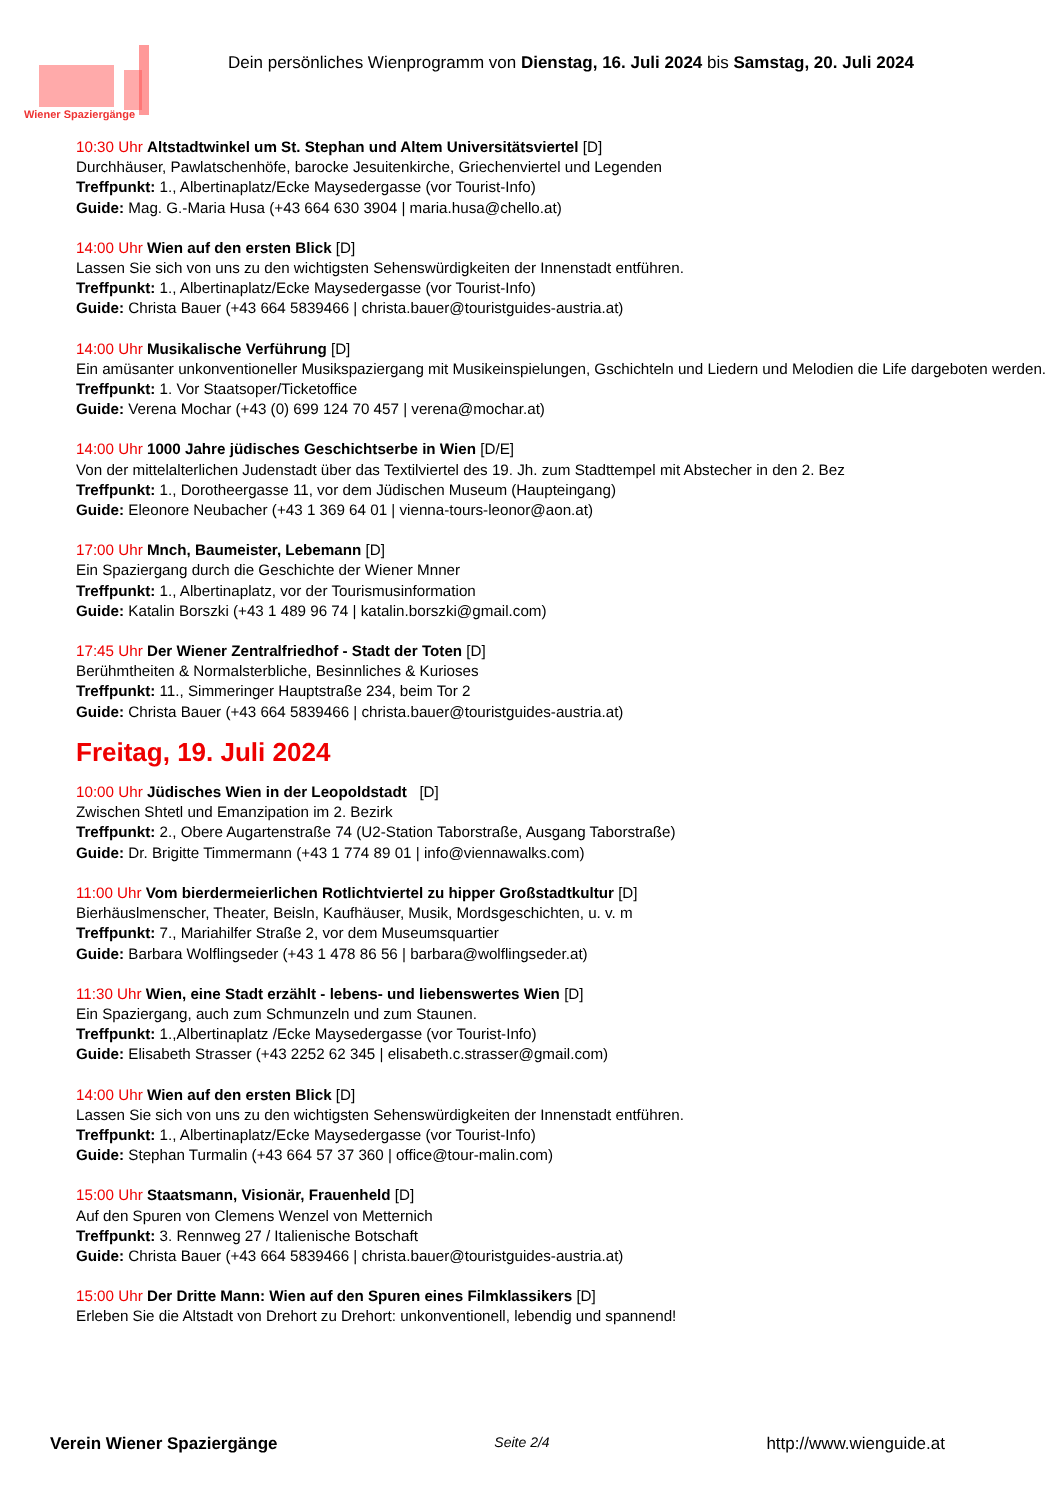Wiener Spaziergänge
Dein persönliches Wienprogramm von Dienstag, 16. Juli 2024 bis Samstag, 20. Juli 2024
10:30 Uhr Altstadtwinkel um St. Stephan und Altem Universitätsviertel [D]
Durchhäuser, Pawlatschenhöfe, barocke Jesuitenkirche, Griechenviertel und Legenden
Treffpunkt: 1., Albertinaplatz/Ecke Maysedergasse (vor Tourist-Info)
Guide: Mag. G.-Maria Husa (+43 664 630 3904 | maria.husa@chello.at)
14:00 Uhr Wien auf den ersten Blick [D]
Lassen Sie sich von uns zu den wichtigsten Sehenswürdigkeiten der Innenstadt entführen.
Treffpunkt: 1., Albertinaplatz/Ecke Maysedergasse (vor Tourist-Info)
Guide: Christa Bauer (+43 664 5839466 | christa.bauer@touristguides-austria.at)
14:00 Uhr Musikalische Verführung [D]
Ein amüsanter unkonventioneller Musikspaziergang mit Musikeinspielungen, Gschichteln und Liedern und Melodien die Life dargeboten werden.
Treffpunkt: 1. Vor Staatsoper/Ticketoffice
Guide: Verena Mochar (+43 (0) 699 124 70 457 | verena@mochar.at)
14:00 Uhr 1000 Jahre jüdisches Geschichtserbe in Wien [D/E]
Von der mittelalterlichen Judenstadt über das Textilviertel des 19. Jh. zum Stadttempel mit Abstecher in den 2. Bez
Treffpunkt: 1., Dorotheergasse 11, vor dem Jüdischen Museum (Haupteingang)
Guide: Eleonore Neubacher (+43 1 369 64 01 | vienna-tours-leonor@aon.at)
17:00 Uhr Mnch, Baumeister, Lebemann [D]
Ein Spaziergang durch die Geschichte der Wiener Mnner
Treffpunkt: 1., Albertinaplatz, vor der Tourismusinformation
Guide: Katalin Borszki (+43 1 489 96 74 | katalin.borszki@gmail.com)
17:45 Uhr Der Wiener Zentralfriedhof - Stadt der Toten [D]
Berühmtheiten & Normalsterbliche, Besinnliches & Kurioses
Treffpunkt: 11., Simmeringer Hauptstraße 234, beim Tor 2
Guide: Christa Bauer (+43 664 5839466 | christa.bauer@touristguides-austria.at)
Freitag, 19. Juli 2024
10:00 Uhr Jüdisches Wien in der Leopoldstadt [D]
Zwischen Shtetl und Emanzipation im 2. Bezirk
Treffpunkt: 2., Obere Augartenstraße 74 (U2-Station Taborstraße, Ausgang Taborstraße)
Guide: Dr. Brigitte Timmermann (+43 1 774 89 01 | info@viennawalks.com)
11:00 Uhr Vom bierdermeierlichen Rotlichtviertel zu hipper Großstadtkultur [D]
Bierhäuslmenscher, Theater, Beisln, Kaufhäuser, Musik, Mordsgeschichten, u. v. m
Treffpunkt: 7., Mariahilfer Straße 2, vor dem Museumsquartier
Guide: Barbara Wolflingseder (+43 1 478 86 56 | barbara@wolflingseder.at)
11:30 Uhr Wien, eine Stadt erzählt - lebens- und liebenswertes Wien [D]
Ein Spaziergang, auch zum Schmunzeln und zum Staunen.
Treffpunkt: 1.,Albertinaplatz /Ecke Maysedergasse (vor Tourist-Info)
Guide: Elisabeth Strasser (+43 2252 62 345 | elisabeth.c.strasser@gmail.com)
14:00 Uhr Wien auf den ersten Blick [D]
Lassen Sie sich von uns zu den wichtigsten Sehenswürdigkeiten der Innenstadt entführen.
Treffpunkt: 1., Albertinaplatz/Ecke Maysedergasse (vor Tourist-Info)
Guide: Stephan Turmalin (+43 664 57 37 360 | office@tour-malin.com)
15:00 Uhr Staatsmann, Visionär, Frauenheld [D]
Auf den Spuren von Clemens Wenzel von Metternich
Treffpunkt: 3. Rennweg 27 / Italienische Botschaft
Guide: Christa Bauer (+43 664 5839466 | christa.bauer@touristguides-austria.at)
15:00 Uhr Der Dritte Mann: Wien auf den Spuren eines Filmklassikers [D]
Erleben Sie die Altstadt von Drehort zu Drehort: unkonventionell, lebendig und spannend!
Verein Wiener Spaziergänge Seite 2/4 http://www.wienguide.at